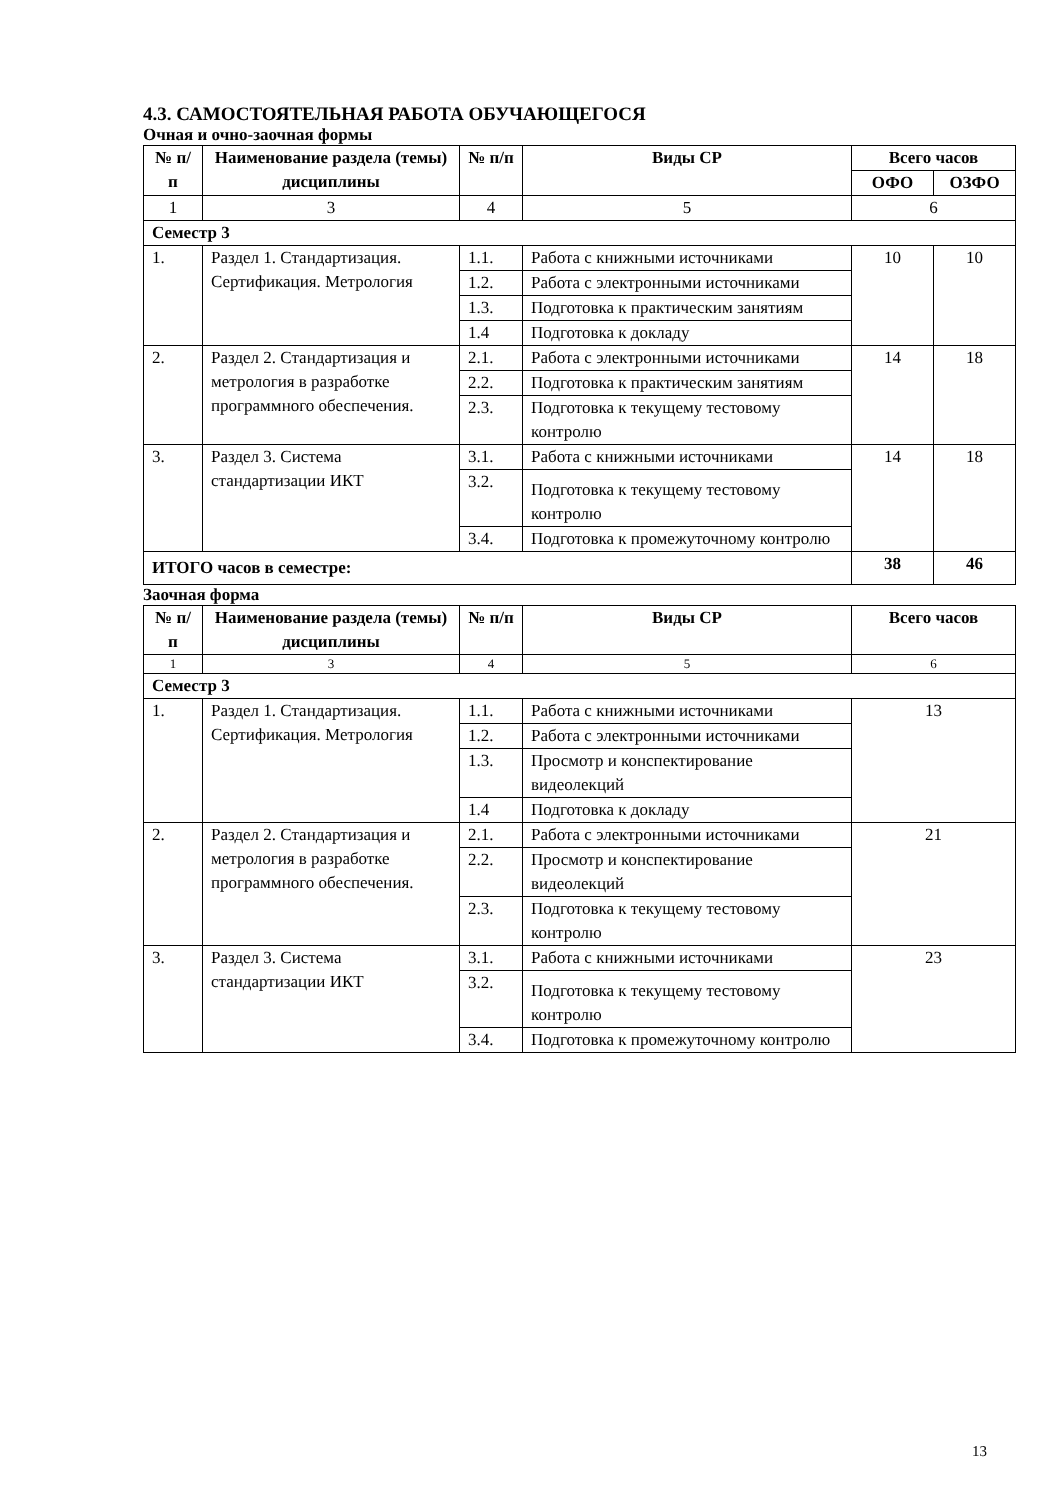4.3. САМОСТОЯТЕЛЬНАЯ РАБОТА ОБУЧАЮЩЕГОСЯ
Очная и очно-заочная формы
| № п/п | Наименование раздела (темы) дисциплины | № п/п | Виды СР | Всего часов | |
| --- | --- | --- | --- | --- | --- |
| | | | | ОФО | ОЗФО |
| 1 | 3 | 4 | 5 | 6 | |
| Семестр 3 | | | | | |
| 1. | Раздел 1. Стандартизация. Сертификация. Метрология | 1.1. | Работа с книжными источниками | 10 | 10 |
| | | 1.2. | Работа с электронными источниками | | |
| | | 1.3. | Подготовка к практическим занятиям | | |
| | | 1.4 | Подготовка к докладу | | |
| 2. | Раздел 2. Стандартизация и метрология в разработке программного обеспечения. | 2.1. | Работа с электронными источниками | 14 | 18 |
| | | 2.2. | Подготовка к практическим занятиям | | |
| | | 2.3. | Подготовка к текущему тестовому контролю | | |
| 3. | Раздел 3. Система стандартизации ИКТ | 3.1. | Работа с книжными источниками | 14 | 18 |
| | | 3.2. | Подготовка к текущему тестовому контролю | | |
| | | 3.4. | Подготовка к промежуточному контролю | | |
| ИТОГО часов в семестре: | | | | 38 | 46 |
Заочная форма
| № п/п | Наименование раздела (темы) дисциплины | № п/п | Виды СР | Всего часов |
| --- | --- | --- | --- | --- |
| 1 | 3 | 4 | 5 | 6 |
| Семестр 3 | | | | |
| 1. | Раздел 1. Стандартизация. Сертификация. Метрология | 1.1. | Работа с книжными источниками | 13 |
| | | 1.2. | Работа с электронными источниками | |
| | | 1.3. | Просмотр и конспектирование видеолекций | |
| | | 1.4 | Подготовка к докладу | |
| 2. | Раздел 2. Стандартизация и метрология в разработке программного обеспечения. | 2.1. | Работа с электронными источниками | 21 |
| | | 2.2. | Просмотр и конспектирование видеолекций | |
| | | 2.3. | Подготовка к текущему тестовому контролю | |
| 3. | Раздел 3. Система стандартизации ИКТ | 3.1. | Работа с книжными источниками | 23 |
| | | 3.2. | Подготовка к текущему тестовому контролю | |
| | | 3.4. | Подготовка к промежуточному контролю | |
13